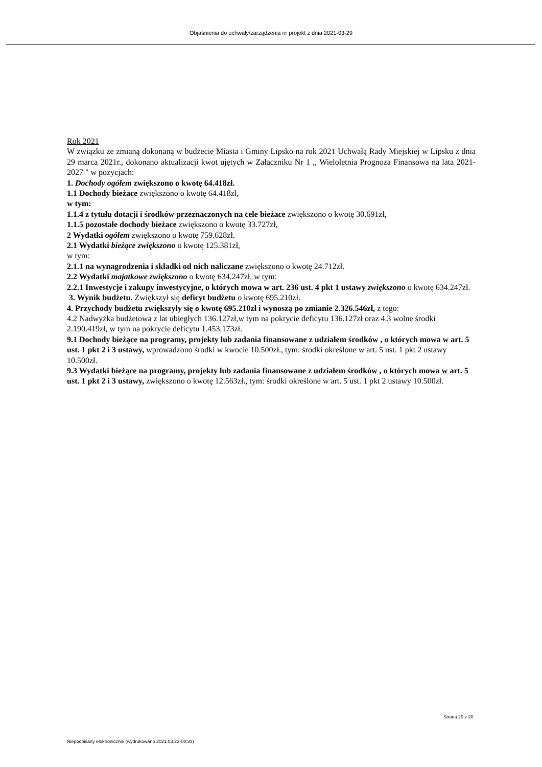Objaśnienia do uchwały/zarządzenia nr projekt z dnia 2021-03-29
Rok 2021
W związku ze zmianą dokonaną w budżecie Miasta i Gminy Lipsko na rok 2021 Uchwałą Rady Miejskiej w Lipsku z dnia 29 marca 2021r., dokonano aktualizacji kwot ujętych w Załączniku Nr 1 ,, Wieloletnia Prognoza Finansowa na lata 2021-2027 " w pozycjach:
1. Dochody ogółem zwiększono o kwotę 64.418zł.
1.1 Dochody bieżace zwiększono o kwotę 64.418zł,
w tym:
1.1.4 z tytułu dotacji i środków przeznaczonych na cele bieżace zwiększono o kwotę 30.691zł,
1.1.5 pozostałe dochody bieżace zwiększono o kwotę 33.727zł,
2 Wydatki ogółem zwiększono o kwotę 759.628zł.
2.1 Wydatki bieżące zwiększono o kwotę 125.381zł,
w tym:
2.1.1 na wynagrodzenia i składki od nich naliczane zwiększono o kwotę 24.712zł.
2.2 Wydatki majatkowe zwiększono o kwotę 634.247zł, w tym:
2.2.1 Inwestycje i zakupy inwestycyjne, o których mowa w art. 236 ust. 4 pkt 1 ustawy zwiększono o kwotę 634.247zł.
3. Wynik budżetu. Zwiększył się deficyt budżetu o kwotę 695.210zł.
4. Przychody budżetu zwiększyły się o kwotę 695.210zł i wynoszą po zmianie 2.326.546zł, z tego:
4.2 Nadwyżka budżetowa z lat ubiegłych 136.127zł,w tym na pokrycie deficytu 136.127zł oraz 4.3 wolne środki 2.190.419zł, w tym na pokrycie deficytu 1.453.173zł.
9.1 Dochody bieżące na programy, projekty lub zadania finansowane z udziałem środków , o których mowa w art. 5 ust. 1 pkt 2 i 3 ustawy, wprowadzono środki w kwocie 10.500zł., tym: środki określone w art. 5 ust. 1 pkt 2 ustawy 10.500zł.
9.3 Wydatki bieżące na programy, projekty lub zadania finansowane z udziałem środków , o których mowa w art. 5 ust. 1 pkt 2 i 3 ustawy, zwiększono o kwotę 12.563zł., tym: środki określone w art. 5 ust. 1 pkt 2 ustawy 10.500zł.
Strona 20 z 20
Niepodpisany elektronicznie (wydrukowano 2021.03.23-08:33)